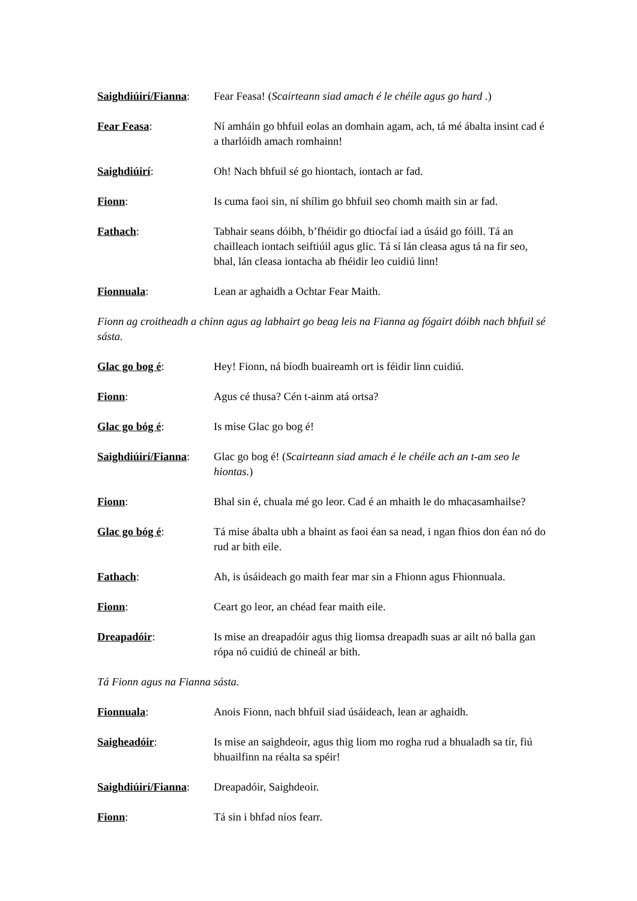Saighdiúirí/Fianna:
Fear Feasa! (Scairteann siad amach é le chéile agus go hard .)
Fear Feasa: Ní amháin go bhfuil eolas an domhain agam, ach, tá mé ábalta insint cad é a tharlóidh amach romhainn!
Saighdiúirí: Oh! Nach bhfuil sé go hiontach, iontach ar fad.
Fionn: Is cuma faoi sin, ní shílim go bhfuil seo chomh maith sin ar fad.
Fathach: Tabhair seans dóibh, b’fhéidir go dtiocfaí iad a úsáid go fóill. Tá an chailleach iontach seiftiúil agus glic. Tá sí lán cleasa agus tá na fir seo, bhal, lán cleasa iontacha ab fhéidir leo cuidiú linn!
Fionnuala: Lean ar aghaidh a Ochtar Fear Maith.
Fionn ag croitheadh a chinn agus ag labhairt go beag leis na Fianna ag fógairt dóibh nach bhfuil sé sásta.
Glac go bog é: Hey! Fionn, ná bíodh buaireamh ort is féidir linn cuidiú.
Fionn: Agus cé thusa? Cén t-ainm atá ortsa?
Glac go bóg é: Is mise Glac go bog é!
Saighdiúirí/Fianna:
Glac go bog é! (Scairteann siad amach é le chéile ach an t-am seo le hiontas.)
Fionn: Bhal sin é, chuala mé go leor. Cad é an mhaith le do mhacasamhailse?
Glac go bóg é: Tá mise ábalta ubh a bhaint as faoi éan sa nead, i ngan fhios don éan nó do rud ar bith eile.
Fathach: Ah, is úsáideach go maith fear mar sin a Fhionn agus Fhionnuala.
Fionn: Ceart go leor, an chéad fear maith eile.
Dreapadóir: Is mise an dreapadóir agus thig liomsa dreapadh suas ar ailt nó balla gan rópa nó cuidiú de chineál ar bith.
Tá Fionn agus na Fianna sásta.
Fionnuala: Anois Fionn, nach bhfuil siad úsáideach, lean ar aghaidh.
Saigheadóir: Is mise an saighdeoir, agus thig liom mo rogha rud a bhualadh sa tír, fiú bhuailfinn na réalta sa spéir!
Saighdiúirí/Fianna:
Dreapadóir, Saighdeoir.
Fionn: Tá sin i bhfad níos fearr.